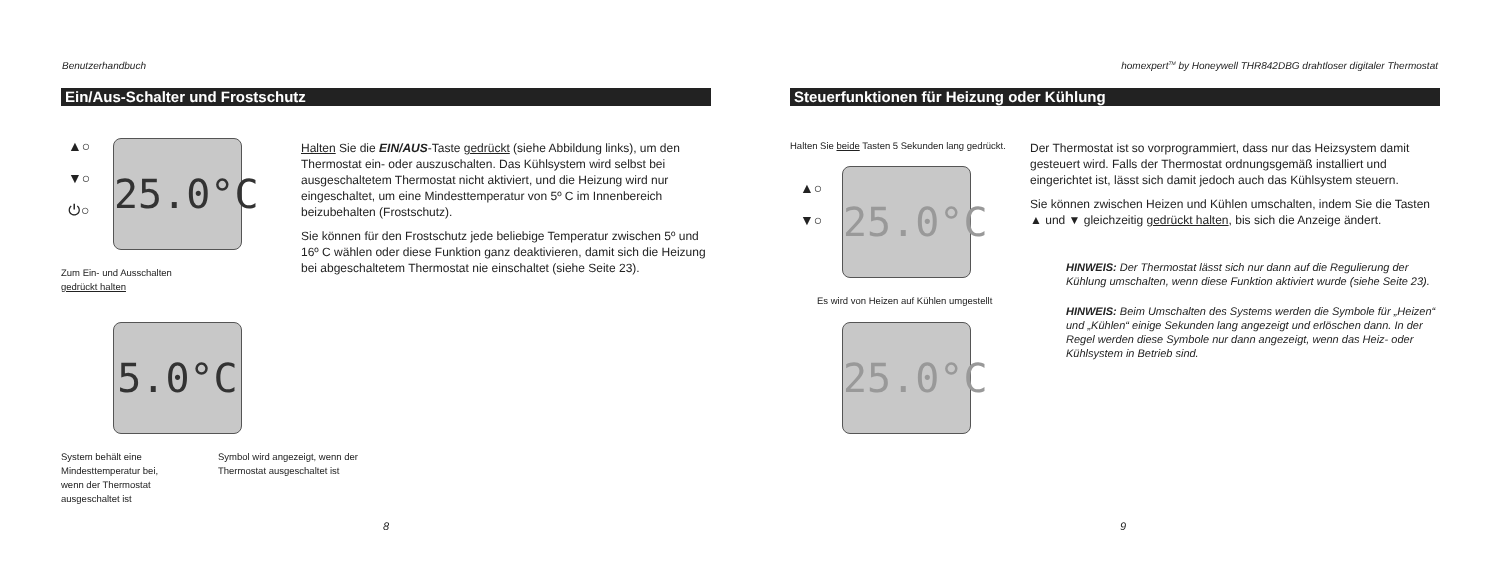Benutzerhandbuch
Ein/Aus-Schalter und Frostschutz
▲○
▼○
⏻○
25.0°C
Zum Ein- und Ausschalten
gedrückt halten
Halten Sie die EIN/AUS-Taste gedrückt (siehe Abbildung links), um den Thermostat ein- oder auszuschalten. Das Kühlsystem wird selbst bei ausgeschaltetem Thermostat nicht aktiviert, und die Heizung wird nur eingeschaltet, um eine Mindesttemperatur von 5º C im Innenbereich beizubehalten (Frostschutz).
Sie können für den Frostschutz jede beliebige Temperatur zwischen 5º und 16º C wählen oder diese Funktion ganz deaktivieren, damit sich die Heizung bei abgeschaltetem Thermostat nie einschaltet (siehe Seite 23).
5.0°C
System behält eine Mindesttemperatur bei, wenn der Thermostat ausgeschaltet ist
Symbol wird angezeigt, wenn der Thermostat ausgeschaltet ist
8
homexpert<sup>TM</sup> by Honeywell THR842DBG drahtloser digitaler Thermostat
Steuerfunktionen für Heizung oder Kühlung
Halten Sie beide Tasten 5 Sekunden lang gedrückt.
▲○
▼○
25.0°C
Es wird von Heizen auf Kühlen umgestellt
25.0°C
Der Thermostat ist so vorprogrammiert, dass nur das Heizsystem damit gesteuert wird. Falls der Thermostat ordnungsgemäß installiert und eingerichtet ist, lässt sich damit jedoch auch das Kühlsystem steuern.
Sie können zwischen Heizen und Kühlen umschalten, indem Sie die Tasten ▲ und ▼ gleichzeitig gedrückt halten, bis sich die Anzeige ändert.
HINWEIS: Der Thermostat lässt sich nur dann auf die Regulierung der Kühlung umschalten, wenn diese Funktion aktiviert wurde (siehe Seite 23).
HINWEIS: Beim Umschalten des Systems werden die Symbole für „Heizen“ und „Kühlen“ einige Sekunden lang angezeigt und erlöschen dann. In der Regel werden diese Symbole nur dann angezeigt, wenn das Heiz- oder Kühlsystem in Betrieb sind.
9